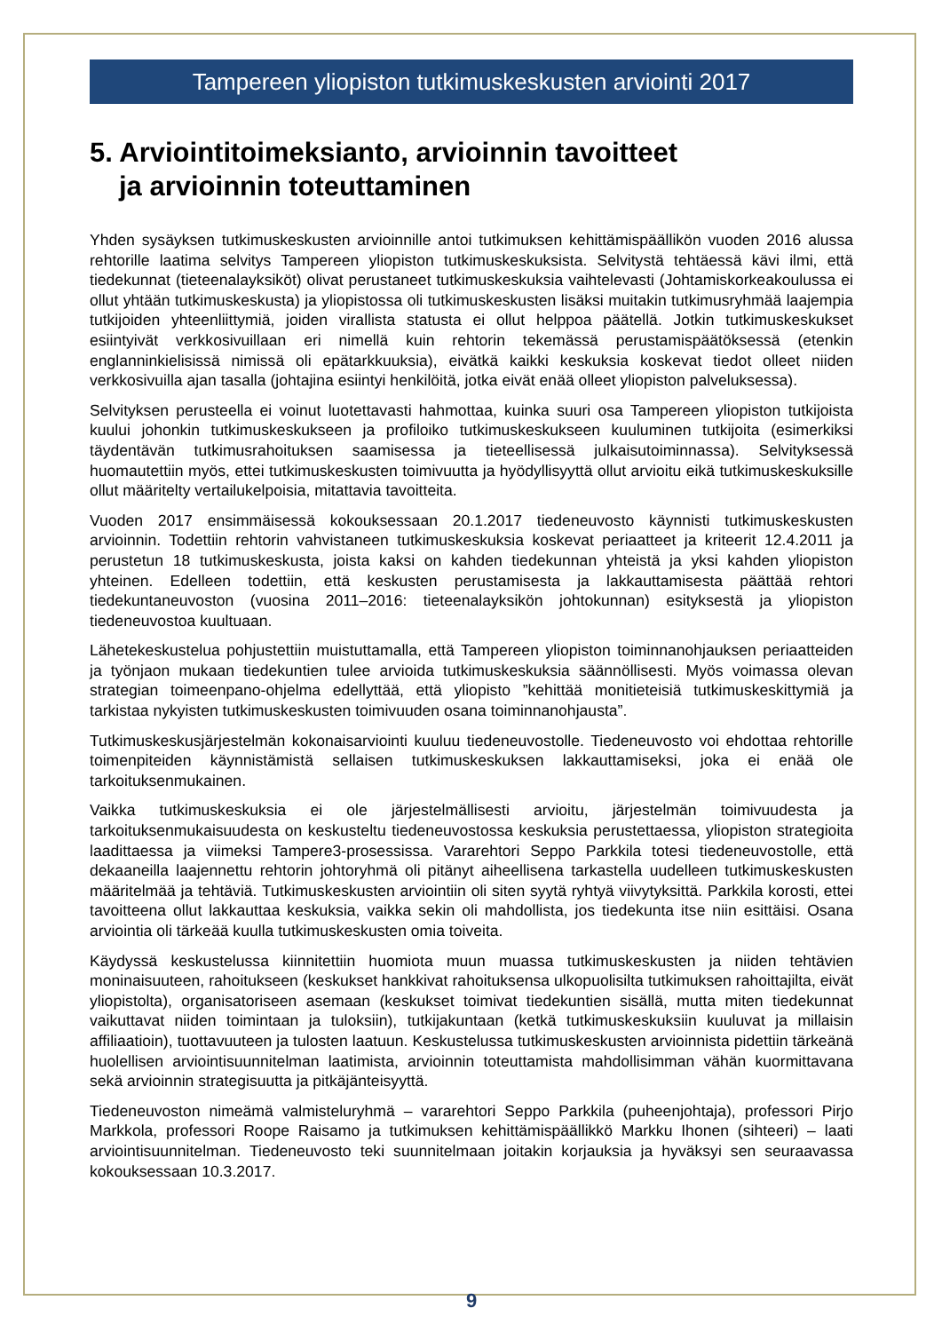Tampereen yliopiston tutkimuskeskusten arviointi 2017
5. Arviointitoimeksianto, arvioinnin tavoitteet
ja arvioinnin toteuttaminen
Yhden sysäyksen tutkimuskeskusten arvioinnille antoi tutkimuksen kehittämispäällikön vuoden 2016 alussa rehtorille laatima selvitys Tampereen yliopiston tutkimuskeskuksista. Selvitystä tehtäessä kävi ilmi, että tiedekunnat (tieteenalayksiköt) olivat perustaneet tutkimuskeskuksia vaihtelevasti (Johtamiskorkeakoulussa ei ollut yhtään tutkimuskeskusta) ja yliopistossa oli tutkimuskeskusten lisäksi muitakin tutkimusryhmää laajempia tutkijoiden yhteenliittymiä, joiden virallista statusta ei ollut helppoa päätellä. Jotkin tutkimuskeskukset esiintyivät verkkosivuillaan eri nimellä kuin rehtorin tekemässä perustamispäätöksessä (etenkin englanninkielisissä nimissä oli epätarkkuuksia), eivätkä kaikki keskuksia koskevat tiedot olleet niiden verkkosivuilla ajan tasalla (johtajina esiintyi henkilöitä, jotka eivät enää olleet yliopiston palveluksessa).
Selvityksen perusteella ei voinut luotettavasti hahmottaa, kuinka suuri osa Tampereen yliopiston tutkijoista kuului johonkin tutkimuskeskukseen ja profiloiko tutkimuskeskukseen kuuluminen tutkijoita (esimerkiksi täydentävän tutkimusrahoituksen saamisessa ja tieteellisessä julkaisutoiminnassa). Selvityksessä huomautettiin myös, ettei tutkimuskeskusten toimivuutta ja hyödyllisyyttä ollut arvioitu eikä tutkimuskeskuksille ollut määritelty vertailukelpoisia, mitattavia tavoitteita.
Vuoden 2017 ensimmäisessä kokouksessaan 20.1.2017 tiedeneuvosto käynnisti tutkimuskeskusten arvioinnin. Todettiin rehtorin vahvistaneen tutkimuskeskuksia koskevat periaatteet ja kriteerit 12.4.2011 ja perustetun 18 tutkimuskeskusta, joista kaksi on kahden tiedekunnan yhteistä ja yksi kahden yliopiston yhteinen. Edelleen todettiin, että keskusten perustamisesta ja lakkauttamisesta päättää rehtori tiedekuntaneuvoston (vuosina 2011–2016: tieteenalayksikön johtokunnan) esityksestä ja yliopiston tiedeneuvostoa kuultuaan.
Lähetekeskustelua pohjustettiin muistuttamalla, että Tampereen yliopiston toiminnanohjauksen periaatteiden ja työnjaon mukaan tiedekuntien tulee arvioida tutkimuskeskuksia säännöllisesti. Myös voimassa olevan strategian toimeenpano-ohjelma edellyttää, että yliopisto ”kehittää monitieteisiä tutkimuskeskittymiä ja tarkistaa nykyisten tutkimuskeskusten toimivuuden osana toiminnanohjausta”.
Tutkimuskeskusjärjestelmän kokonaisarviointi kuuluu tiedeneuvostolle. Tiedeneuvosto voi ehdottaa rehtorille toimenpiteiden käynnistämistä sellaisen tutkimuskeskuksen lakkauttamiseksi, joka ei enää ole tarkoituksenmukainen.
Vaikka tutkimuskeskuksia ei ole järjestelmällisesti arvioitu, järjestelmän toimivuudesta ja tarkoituksenmukaisuudesta on keskusteltu tiedeneuvostossa keskuksia perustettaessa, yliopiston strategioita laadittaessa ja viimeksi Tampere3-prosessissa. Vararehtori Seppo Parkkila totesi tiedeneuvostolle, että dekaaneilla laajennettu rehtorin johtoryhmä oli pitänyt aiheellisena tarkastella uudelleen tutkimuskeskusten määritelmää ja tehtäviä. Tutkimuskeskusten arviointiin oli siten syytä ryhtyä viivytyksittä. Parkkila korosti, ettei tavoitteena ollut lakkauttaa keskuksia, vaikka sekin oli mahdollista, jos tiedekunta itse niin esittäisi. Osana arviointia oli tärkeää kuulla tutkimuskeskusten omia toiveita.
Käydyssä keskustelussa kiinnitettiin huomiota muun muassa tutkimuskeskusten ja niiden tehtävien moninaisuuteen, rahoitukseen (keskukset hankkivat rahoituksensa ulkopuolisilta tutkimuksen rahoittajilta, eivät yliopistolta), organisatoriseen asemaan (keskukset toimivat tiedekuntien sisällä, mutta miten tiedekunnat vaikuttavat niiden toimintaan ja tuloksiin), tutkijakuntaan (ketkä tutkimuskeskuksiin kuuluvat ja millaisin affiliaatioin), tuottavuuteen ja tulosten laatuun. Keskustelussa tutkimuskeskusten arvioinnista pidettiin tärkeänä huolellisen arviointisuunnitelman laatimista, arvioinnin toteuttamista mahdollisimman vähän kuormittavana sekä arvioinnin strategisuutta ja pitkäjänteisyyttä.
Tiedeneuvoston nimeämä valmisteluryhmä – vararehtori Seppo Parkkila (puheenjohtaja), professori Pirjo Markkola, professori Roope Raisamo ja tutkimuksen kehittämispäällikkö Markku Ihonen (sihteeri) – laati arviointisuunnitelman. Tiedeneuvosto teki suunnitelmaan joitakin korjauksia ja hyväksyi sen seuraavassa kokouksessaan 10.3.2017.
9